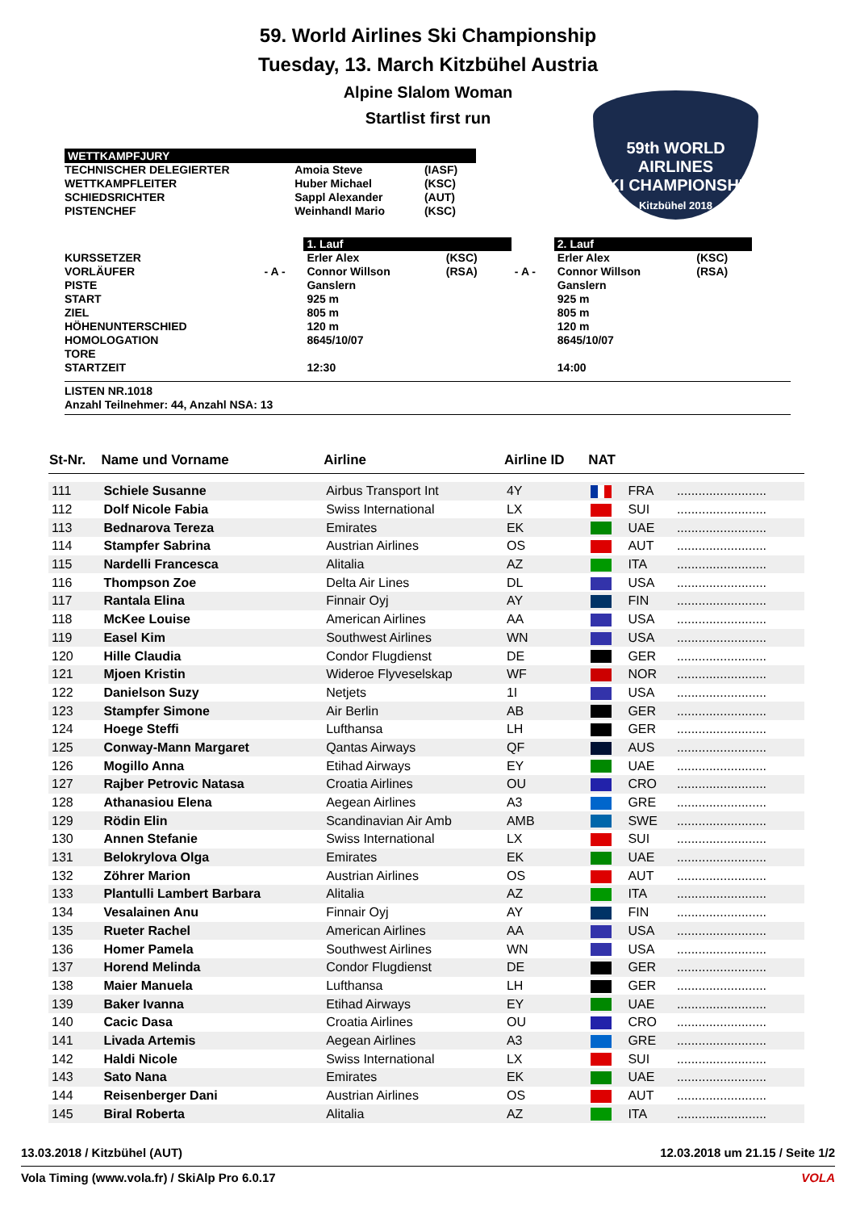59. World Airlines Ski Championship
Tuesday, 13. March Kitzbühel Austria
Alpine Slalom Woman
Startlist first run
59th WORLD AIRLINES
SKI CHAMPIONSHIP
Kitzbühel 2018
WETTKAMPFJURY
| TECHNISCHER DELEGIERTER | Amoia Steve | (IASF) |
| WETTKAMPFLEITER | Huber Michael | (KSC) |
| SCHIEDSRICHTER | Sappl Alexander | (AUT) |
| PISTENCHEF | Weinhandl Mario | (KSC) |
| | | 1. Lauf | | | | 2. Lauf | |
| KURSSETZER | | Erler Alex | (KSC) | | | Erler Alex | (KSC) |
| VORLÄUFER | - A - | Connor Willson | (RSA) | | - A - | Connor Willson | (RSA) |
| PISTE | | Ganslern | | | | Ganslern | |
| START | | 925 m | | | | 925 m | |
| ZIEL | | 805 m | | | | 805 m | |
| HÖHENUNTERSCHIED | | 120 m | | | | 120 m | |
| HOMOLOGATION | | 8645/10/07 | | | | 8645/10/07 | |
| TORE | | | | | | | |
| STARTZEIT | | 12:30 | | | | 14:00 | |
LISTEN NR.1018
Anzahl Teilnehmer: 44, Anzahl NSA: 13
| St-Nr. | Name und Vorname | Airline | Airline ID | NAT | | |
| --- | --- | --- | --- | --- | --- | --- |
| 111 | Schiele Susanne | Airbus Transport Int | 4Y | | FRA | ......................... |
| 112 | Dolf Nicole Fabia | Swiss International | LX | | SUI | ......................... |
| 113 | Bednarova Tereza | Emirates | EK | | UAE | ......................... |
| 114 | Stampfer Sabrina | Austrian Airlines | OS | | AUT | ......................... |
| 115 | Nardelli Francesca | Alitalia | AZ | | ITA | ......................... |
| 116 | Thompson Zoe | Delta Air Lines | DL | | USA | ......................... |
| 117 | Rantala Elina | Finnair Oyj | AY | | FIN | ......................... |
| 118 | McKee Louise | American Airlines | AA | | USA | ......................... |
| 119 | Easel Kim | Southwest Airlines | WN | | USA | ......................... |
| 120 | Hille Claudia | Condor Flugdienst | DE | | GER | ......................... |
| 121 | Mjoen Kristin | Wideroe Flyveselskap | WF | | NOR | ......................... |
| 122 | Danielson Suzy | Netjets | 1I | | USA | ......................... |
| 123 | Stampfer Simone | Air Berlin | AB | | GER | ......................... |
| 124 | Hoege Steffi | Lufthansa | LH | | GER | ......................... |
| 125 | Conway-Mann Margaret | Qantas Airways | QF | | AUS | ......................... |
| 126 | Mogillo Anna | Etihad Airways | EY | | UAE | ......................... |
| 127 | Rajber Petrovic Natasa | Croatia Airlines | OU | | CRO | ......................... |
| 128 | Athanasiou Elena | Aegean Airlines | A3 | | GRE | ......................... |
| 129 | Rödin Elin | Scandinavian Air Amb | AMB | | SWE | ......................... |
| 130 | Annen Stefanie | Swiss International | LX | | SUI | ......................... |
| 131 | Belokrylova Olga | Emirates | EK | | UAE | ......................... |
| 132 | Zöhrer Marion | Austrian Airlines | OS | | AUT | ......................... |
| 133 | Plantulli Lambert Barbara | Alitalia | AZ | | ITA | ......................... |
| 134 | Vesalainen Anu | Finnair Oyj | AY | | FIN | ......................... |
| 135 | Rueter Rachel | American Airlines | AA | | USA | ......................... |
| 136 | Homer Pamela | Southwest Airlines | WN | | USA | ......................... |
| 137 | Horend Melinda | Condor Flugdienst | DE | | GER | ......................... |
| 138 | Maier Manuela | Lufthansa | LH | | GER | ......................... |
| 139 | Baker Ivanna | Etihad Airways | EY | | UAE | ......................... |
| 140 | Cacic Dasa | Croatia Airlines | OU | | CRO | ......................... |
| 141 | Livada Artemis | Aegean Airlines | A3 | | GRE | ......................... |
| 142 | Haldi Nicole | Swiss International | LX | | SUI | ......................... |
| 143 | Sato Nana | Emirates | EK | | UAE | ......................... |
| 144 | Reisenberger Dani | Austrian Airlines | OS | | AUT | ......................... |
| 145 | Biral Roberta | Alitalia | AZ | | ITA | ......................... |
13.03.2018 / Kitzbühel (AUT) 12.03.2018 um 21.15 / Seite 1/2
Vola Timing (www.vola.fr) / SkiAlp Pro 6.0.17 VOLA